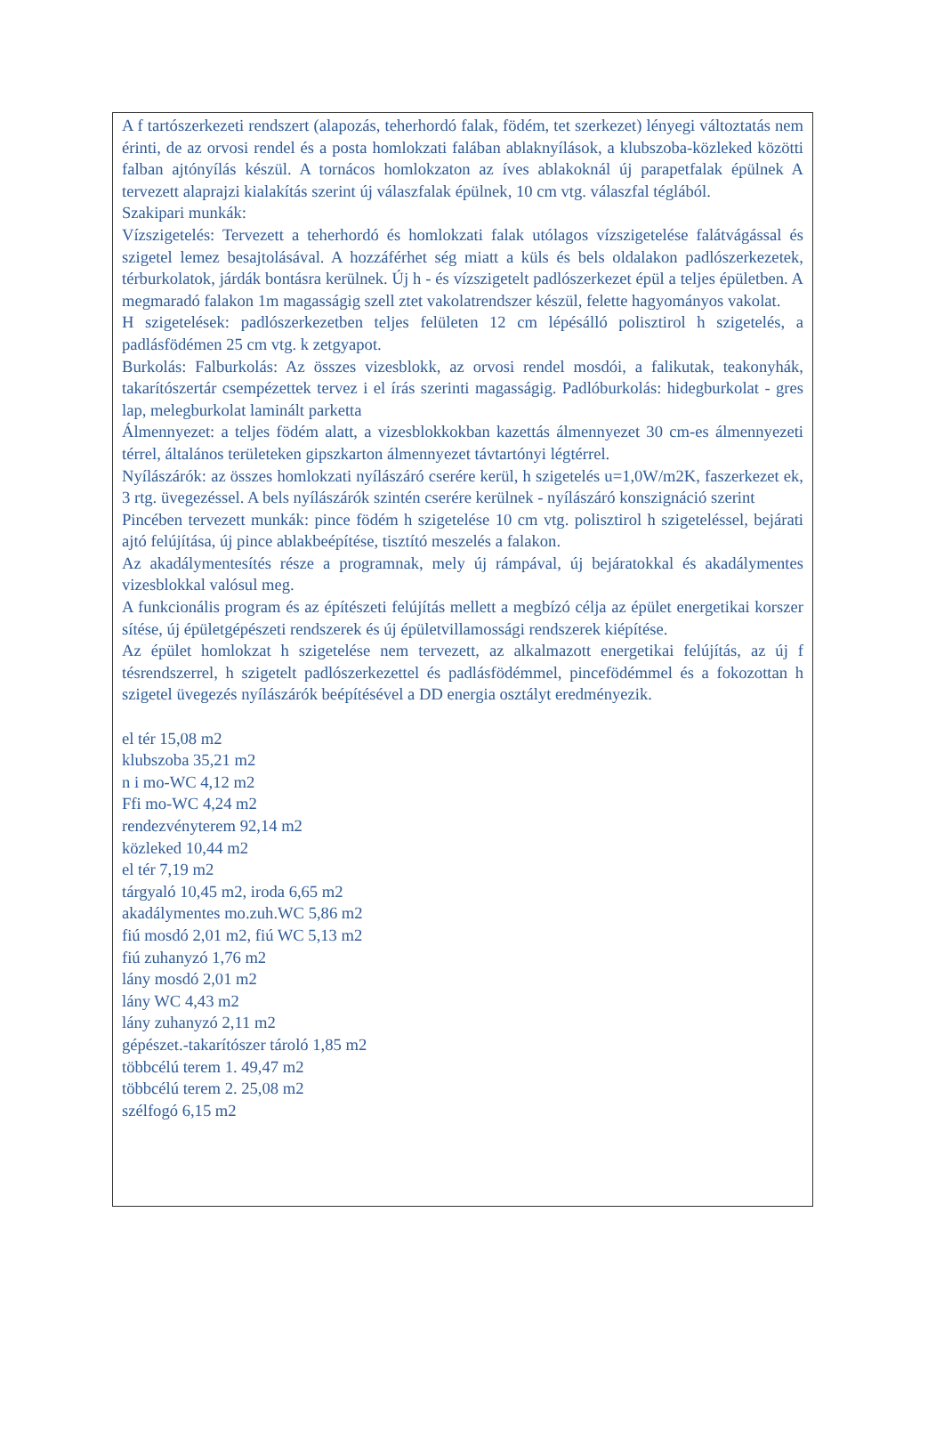A f tartószerkezeti rendszert (alapozás, teherhordó falak, födém, tet szerkezet) lényegi változtatás nem érinti, de az orvosi rendel és a posta homlokzati falában ablaknyílások, a klubszoba-közleked közötti falban ajtónyílás készül. A tornácos homlokzaton az íves ablakoknál új parapetfalak épülnek A tervezett alaprajzi kialakítás szerint új válaszfalak épülnek, 10 cm vtg. válaszfal téglából.
Szakipari munkák:
Vízszigetelés: Tervezett a teherhordó és homlokzati falak utólagos vízszigetelése falátvágással és szigetel lemez besajtolásával. A hozzáférhet ség miatt a küls és bels oldalakon padlószerkezetek, térburkolatok, járdák bontásra kerülnek. Új h - és vízszigetelt padlószerkezet épül a teljes épületben. A megmaradó falakon 1m magasságig szell ztet vakolatrendszer készül, felette hagyományos vakolat.
H szigetelések: padlószerkezetben teljes felületen 12 cm lépésálló polisztirol h szigetelés, a padlásfödémen 25 cm vtg. k zetgyapot.
Burkolás: Falburkolás: Az összes vizesblokk, az orvosi rendel mosdói, a falikutak, teakonyhák, takarítószertár csempézettek tervez i el írás szerinti magasságig. Padlóburkolás: hidegburkolat - gres lap, melegburkolat laminált parketta
Álmennyezet: a teljes födém alatt, a vizesblokkokban kazettás álmennyezet 30 cm-es álmennyezeti térrel, általános területeken gipszkarton álmennyezet távtartónyi légtérrel.
Nyílászárók: az összes homlokzati nyílászáró cserére kerül, h szigetelés u=1,0W/m2K, faszerkezet ek, 3 rtg. üvegezéssel. A bels nyílászárók szintén cserére kerülnek - nyílászáró konszignáció szerint
Pincében tervezett munkák: pince födém h szigetelése 10 cm vtg. polisztirol h szigeteléssel, bejárati ajtó felújítása, új pince ablakbeépítése, tisztító meszelés a falakon.
Az akadálymentesítés része a programnak, mely új rámpával, új bejáratokkal és akadálymentes vizesblokkal valósul meg.
A funkcionális program és az építészeti felújítás mellett a megbízó célja az épület energetikai korszer sítése, új épületgépészeti rendszerek és új épületvillamossági rendszerek kiépítése.
Az épület homlokzat h szigetelése nem tervezett, az alkalmazott energetikai felújítás, az új f tésrendszerrel, h szigetelt padlószerkezettel és padlásfödémmel, pincefödémmel és a fokozottan h szigetel üvegezés nyílászárók beépítésével a DD energia osztályt eredményezik.
el tér 15,08 m2
klubszoba 35,21 m2
n i mo-WC 4,12 m2
Ffi mo-WC 4,24 m2
rendezvényterem 92,14 m2
közleked 10,44 m2
el tér 7,19 m2
tárgyaló 10,45 m2, iroda 6,65 m2
akadálymentes mo.zuh.WC 5,86 m2
fiú mosdó 2,01 m2, fiú WC 5,13 m2
fiú zuhanyzó 1,76 m2
lány mosdó 2,01 m2
lány WC 4,43 m2
lány zuhanyzó 2,11 m2
gépészet.-takarítószer tároló 1,85 m2
többcélú terem 1. 49,47 m2
többcélú terem 2. 25,08 m2
szélfogó 6,15 m2